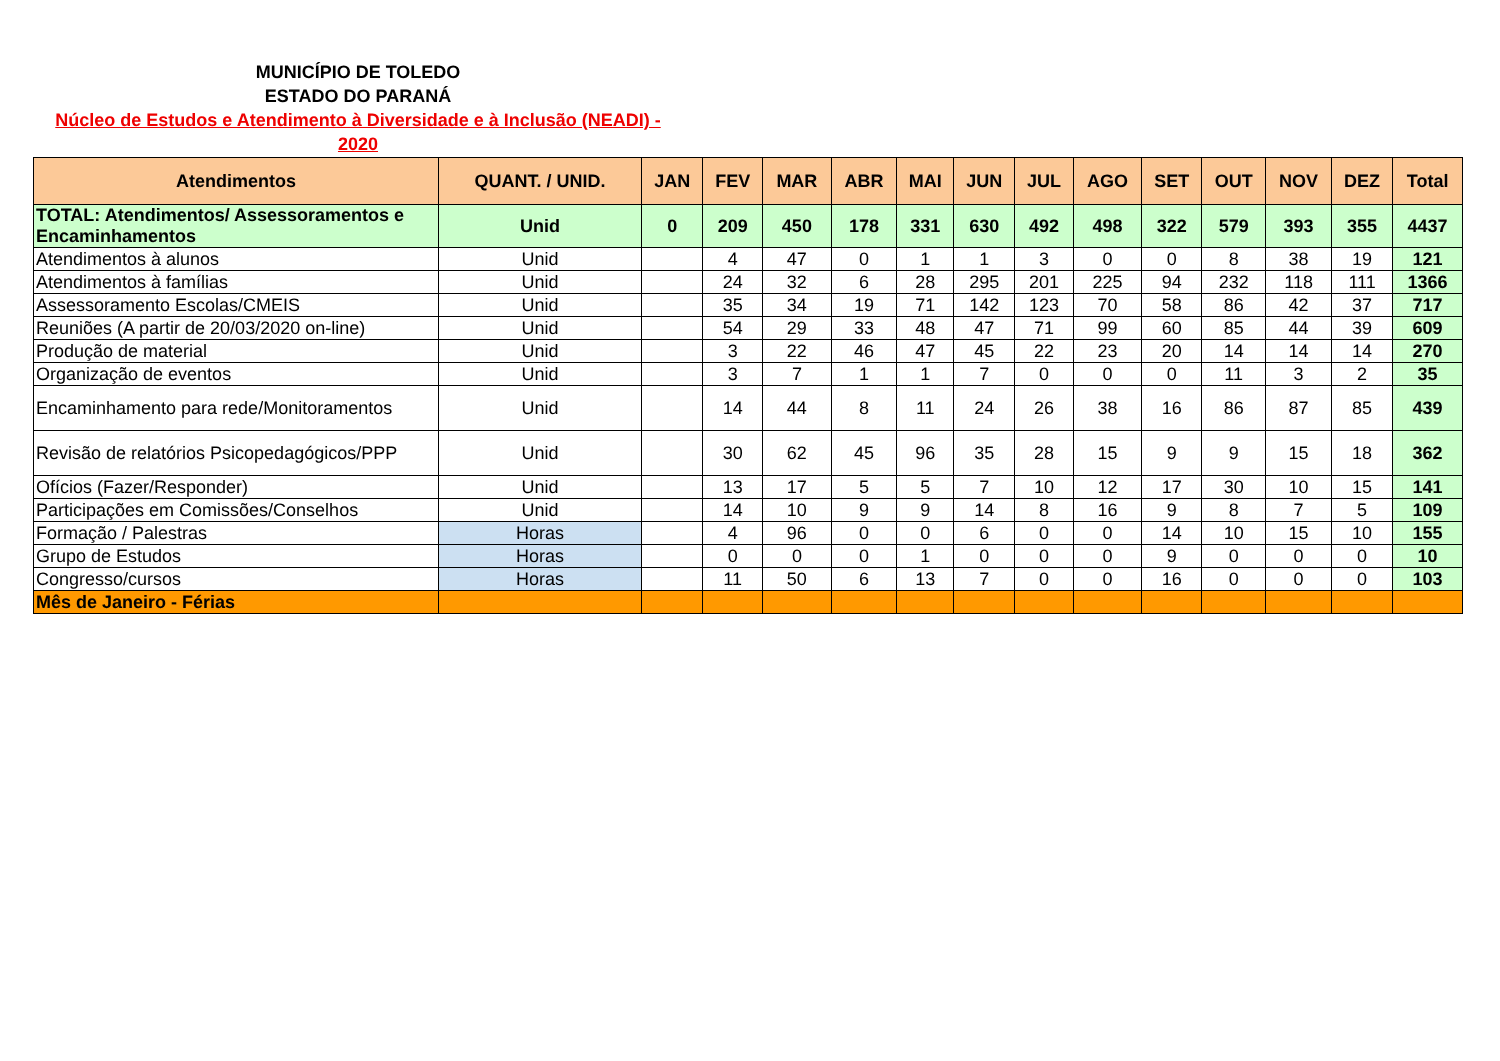MUNICÍPIO DE TOLEDO
ESTADO DO PARANÁ
Núcleo de Estudos e Atendimento à Diversidade e à Inclusão (NEADI) - 2020
| Atendimentos | QUANT. / UNID. | JAN | FEV | MAR | ABR | MAI | JUN | JUL | AGO | SET | OUT | NOV | DEZ | Total |
| --- | --- | --- | --- | --- | --- | --- | --- | --- | --- | --- | --- | --- | --- | --- |
| TOTAL: Atendimentos/ Assessoramentos e Encaminhamentos | Unid | 0 | 209 | 450 | 178 | 331 | 630 | 492 | 498 | 322 | 579 | 393 | 355 | 4437 |
| Atendimentos à alunos | Unid | | 4 | 47 | 0 | 1 | 1 | 3 | 0 | 0 | 8 | 38 | 19 | 121 |
| Atendimentos à famílias | Unid | | 24 | 32 | 6 | 28 | 295 | 201 | 225 | 94 | 232 | 118 | 111 | 1366 |
| Assessoramento Escolas/CMEIS | Unid | | 35 | 34 | 19 | 71 | 142 | 123 | 70 | 58 | 86 | 42 | 37 | 717 |
| Reuniões (A partir de 20/03/2020 on-line) | Unid | | 54 | 29 | 33 | 48 | 47 | 71 | 99 | 60 | 85 | 44 | 39 | 609 |
| Produção de material | Unid | | 3 | 22 | 46 | 47 | 45 | 22 | 23 | 20 | 14 | 14 | 14 | 270 |
| Organização de eventos | Unid | | 3 | 7 | 1 | 1 | 7 | 0 | 0 | 0 | 11 | 3 | 2 | 35 |
| Encaminhamento para rede/Monitoramentos | Unid | | 14 | 44 | 8 | 11 | 24 | 26 | 38 | 16 | 86 | 87 | 85 | 439 |
| Revisão de relatórios Psicopedagógicos/PPP | Unid | | 30 | 62 | 45 | 96 | 35 | 28 | 15 | 9 | 9 | 15 | 18 | 362 |
| Ofícios (Fazer/Responder) | Unid | | 13 | 17 | 5 | 5 | 7 | 10 | 12 | 17 | 30 | 10 | 15 | 141 |
| Participações em Comissões/Conselhos | Unid | | 14 | 10 | 9 | 9 | 14 | 8 | 16 | 9 | 8 | 7 | 5 | 109 |
| Formação / Palestras | Horas | | 4 | 96 | 0 | 0 | 6 | 0 | 0 | 14 | 10 | 15 | 10 | 155 |
| Grupo de Estudos | Horas | | 0 | 0 | 0 | 1 | 0 | 0 | 0 | 9 | 0 | 0 | 0 | 10 |
| Congresso/cursos | Horas | | 11 | 50 | 6 | 13 | 7 | 0 | 0 | 16 | 0 | 0 | 0 | 103 |
| Mês de Janeiro - Férias | | | | | | | | | | | | | | |